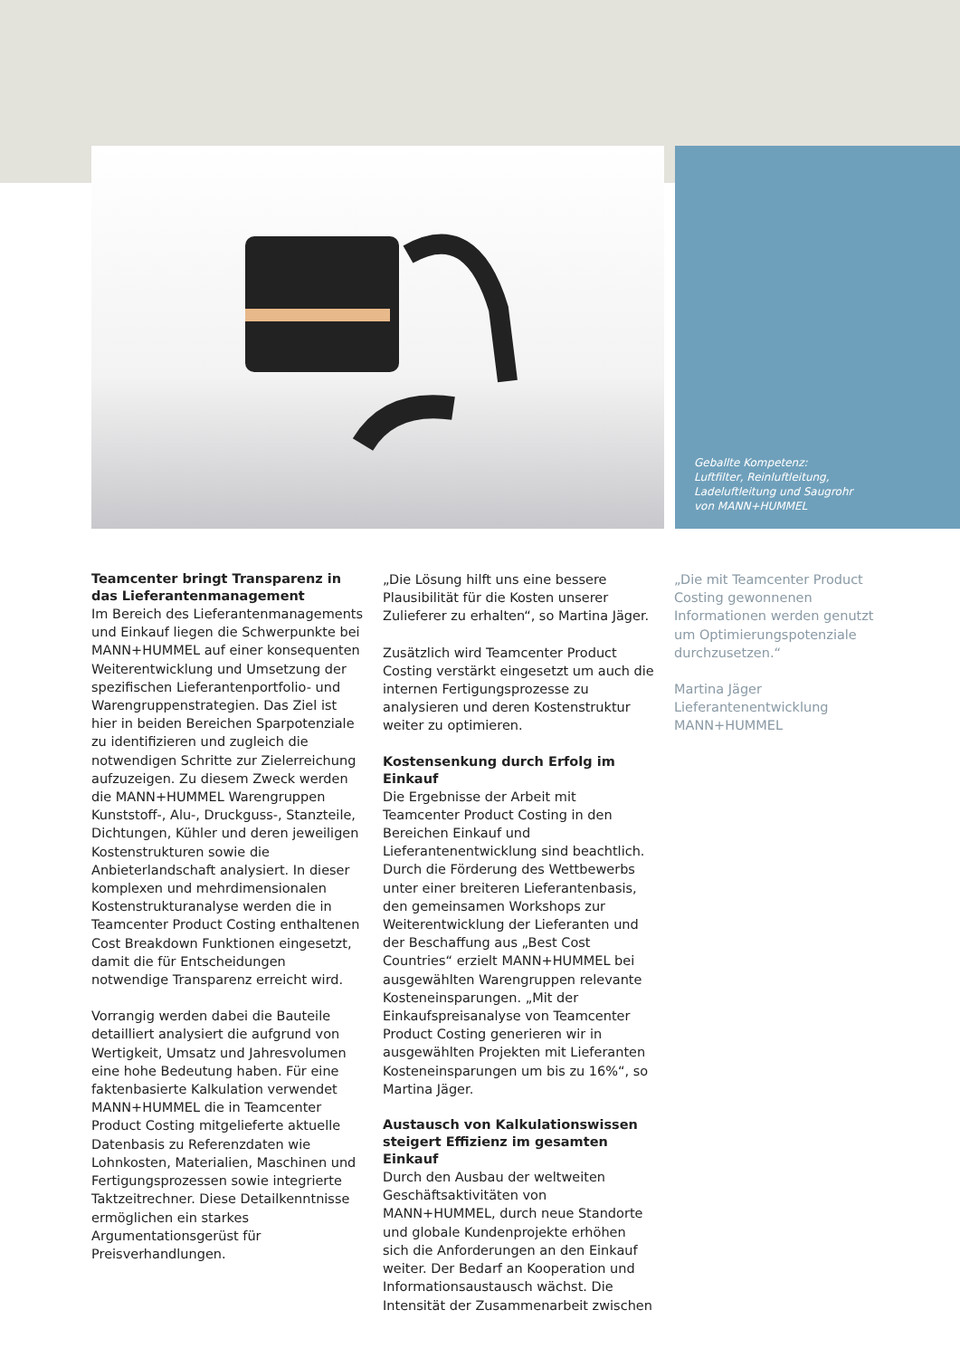Geballte Kompetenz:
Luftfilter, Reinluftleitung,
Ladeluftleitung und Saugrohr
von MANN+HUMMEL
Teamcenter bringt Transparenz in das Lieferantenmanagement
Im Bereich des Lieferantenmanagements und Einkauf liegen die Schwerpunkte bei MANN+HUMMEL auf einer konsequenten Weiterentwicklung und Umsetzung der spezifischen Lieferantenportfolio- und Warengruppenstrategien. Das Ziel ist hier in beiden Bereichen Sparpotenziale zu identifizieren und zugleich die notwendigen Schritte zur Zielerreichung aufzuzeigen. Zu diesem Zweck werden die MANN+HUMMEL Warengruppen Kunststoff-, Alu-, Druckguss-, Stanzteile, Dichtungen, Kühler und deren jeweiligen Kostenstrukturen sowie die Anbieterlandschaft analysiert. In dieser komplexen und mehrdimensionalen Kostenstrukturanalyse werden die in Teamcenter Product Costing enthaltenen Cost Breakdown Funktionen eingesetzt, damit die für Entscheidungen notwendige Transparenz erreicht wird.
Vorrangig werden dabei die Bauteile detailliert analysiert die aufgrund von Wertigkeit, Umsatz und Jahresvolumen eine hohe Bedeutung haben. Für eine faktenbasierte Kalkulation verwendet MANN+HUMMEL die in Teamcenter Product Costing mitgelieferte aktuelle Datenbasis zu Referenzdaten wie Lohnkosten, Materialien, Maschinen und Fertigungsprozessen sowie integrierte Taktzeitrechner. Diese Detailkenntnisse ermöglichen ein starkes Argumentationsgerüst für Preisverhandlungen.
„Die Lösung hilft uns eine bessere Plausibilität für die Kosten unserer Zulieferer zu erhalten“, so Martina Jäger.
Zusätzlich wird Teamcenter Product Costing verstärkt eingesetzt um auch die internen Fertigungsprozesse zu analysieren und deren Kostenstruktur weiter zu optimieren.
Kostensenkung durch Erfolg im Einkauf
Die Ergebnisse der Arbeit mit Teamcenter Product Costing in den Bereichen Einkauf und Lieferantenentwicklung sind beachtlich. Durch die Förderung des Wettbewerbs unter einer breiteren Lieferantenbasis, den gemeinsamen Workshops zur Weiterentwicklung der Lieferanten und der Beschaffung aus „Best Cost Countries“ erzielt MANN+HUMMEL bei ausgewählten Warengruppen relevante Kosteneinsparungen. „Mit der Einkaufspreisanalyse von Teamcenter Product Costing generieren wir in ausgewählten Projekten mit Lieferanten Kosteneinsparungen um bis zu 16%“, so Martina Jäger.
Austausch von Kalkulationswissen steigert Effizienz im gesamten Einkauf
Durch den Ausbau der weltweiten Geschäftsaktivitäten von MANN+HUMMEL, durch neue Standorte und globale Kundenprojekte erhöhen sich die Anforderungen an den Einkauf weiter. Der Bedarf an Kooperation und Informationsaustausch wächst. Die Intensität der Zusammenarbeit zwischen
„Die mit Teamcenter Product Costing gewonnenen Informationen werden genutzt um Optimierungspotenziale durchzusetzen.“
Martina Jäger
Lieferantenentwicklung
MANN+HUMMEL